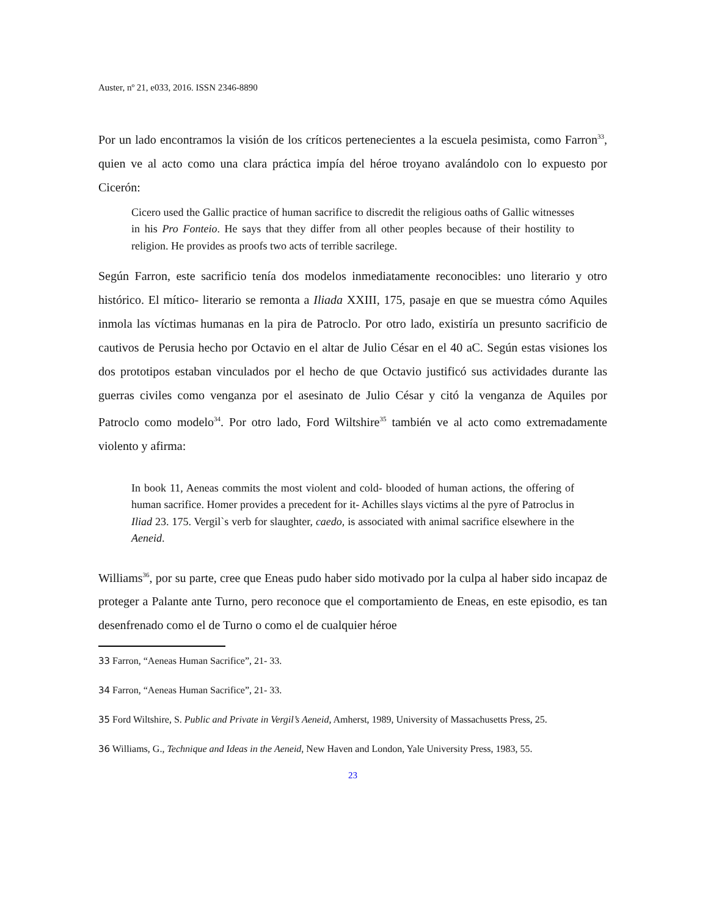Auster, nº 21, e033, 2016. ISSN 2346-8890
Por un lado encontramos la visión de los críticos pertenecientes a la escuela pesimista, como Farron<sup>33</sup>, quien ve al acto como una clara práctica impía del héroe troyano avalándolo con lo expuesto por Cicerón:
Cicero used the Gallic practice of human sacrifice to discredit the religious oaths of Gallic witnesses in his Pro Fonteio. He says that they differ from all other peoples because of their hostility to religion. He provides as proofs two acts of terrible sacrilege.
Según Farron, este sacrificio tenía dos modelos inmediatamente reconocibles: uno literario y otro histórico. El mítico- literario se remonta a Iliada XXIII, 175, pasaje en que se muestra cómo Aquiles inmola las víctimas humanas en la pira de Patroclo. Por otro lado, existiría un presunto sacrificio de cautivos de Perusia hecho por Octavio en el altar de Julio César en el 40 aC. Según estas visiones los dos prototipos estaban vinculados por el hecho de que Octavio justificó sus actividades durante las guerras civiles como venganza por el asesinato de Julio César y citó la venganza de Aquiles por Patroclo como modelo<sup>34</sup>. Por otro lado, Ford Wiltshire<sup>35</sup> también ve al acto como extremadamente violento y afirma:
In book 11, Aeneas commits the most violent and cold- blooded of human actions, the offering of human sacrifice. Homer provides a precedent for it- Achilles slays victims al the pyre of Patroclus in Iliad 23. 175. Vergil`s verb for slaughter, caedo, is associated with animal sacrifice elsewhere in the Aeneid.
Williams<sup>36</sup>, por su parte, cree que Eneas pudo haber sido motivado por la culpa al haber sido incapaz de proteger a Palante ante Turno, pero reconoce que el comportamiento de Eneas, en este episodio, es tan desenfrenado como el de Turno o como el de cualquier héroe
33 Farron, “Aeneas Human Sacrifice”, 21- 33.
34 Farron, “Aeneas Human Sacrifice”, 21- 33.
35 Ford Wiltshire, S. Public and Private in Vergil’s Aeneid, Amherst, 1989, University of Massachusetts Press, 25.
36 Williams, G., Technique and Ideas in the Aeneid, New Haven and London, Yale University Press, 1983, 55.
23